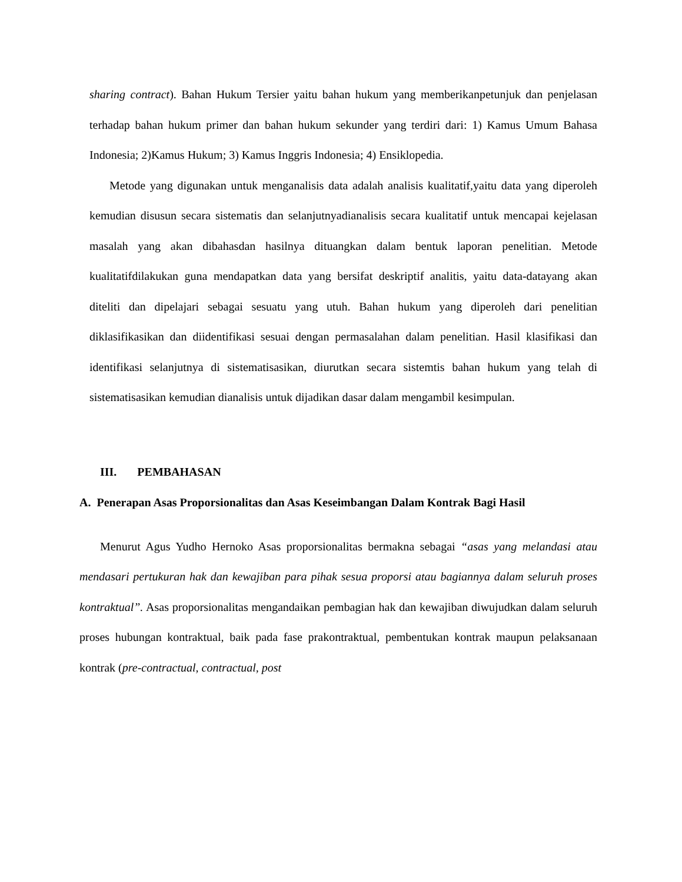sharing contract). Bahan Hukum Tersier yaitu bahan hukum yang memberikanpetunjuk dan penjelasan terhadap bahan hukum primer dan bahan hukum sekunder yang terdiri dari: 1) Kamus Umum Bahasa Indonesia; 2)Kamus Hukum; 3) Kamus Inggris Indonesia; 4) Ensiklopedia.
Metode yang digunakan untuk menganalisis data adalah analisis kualitatif,yaitu data yang diperoleh kemudian disusun secara sistematis dan selanjutnyadianalisis secara kualitatif untuk mencapai kejelasan masalah yang akan dibahasdan hasilnya dituangkan dalam bentuk laporan penelitian. Metode kualitatifdilakukan guna mendapatkan data yang bersifat deskriptif analitis, yaitu data-datayang akan diteliti dan dipelajari sebagai sesuatu yang utuh. Bahan hukum yang diperoleh dari penelitian diklasifikasikan dan diidentifikasi sesuai dengan permasalahan dalam penelitian. Hasil klasifikasi dan identifikasi selanjutnya di sistematisasikan, diurutkan secara sistemtis bahan hukum yang telah di sistematisasikan kemudian dianalisis untuk dijadikan dasar dalam mengambil kesimpulan.
III. PEMBAHASAN
A. Penerapan Asas Proporsionalitas dan Asas Keseimbangan Dalam Kontrak Bagi Hasil
Menurut Agus Yudho Hernoko Asas proporsionalitas bermakna sebagai “asas yang melandasi atau mendasari pertukuran hak dan kewajiban para pihak sesua proporsi atau bagiannya dalam seluruh proses kontraktual”. Asas proporsionalitas mengandaikan pembagian hak dan kewajiban diwujudkan dalam seluruh proses hubungan kontraktual, baik pada fase prakontraktual, pembentukan kontrak maupun pelaksanaan kontrak (pre-contractual, contractual, post